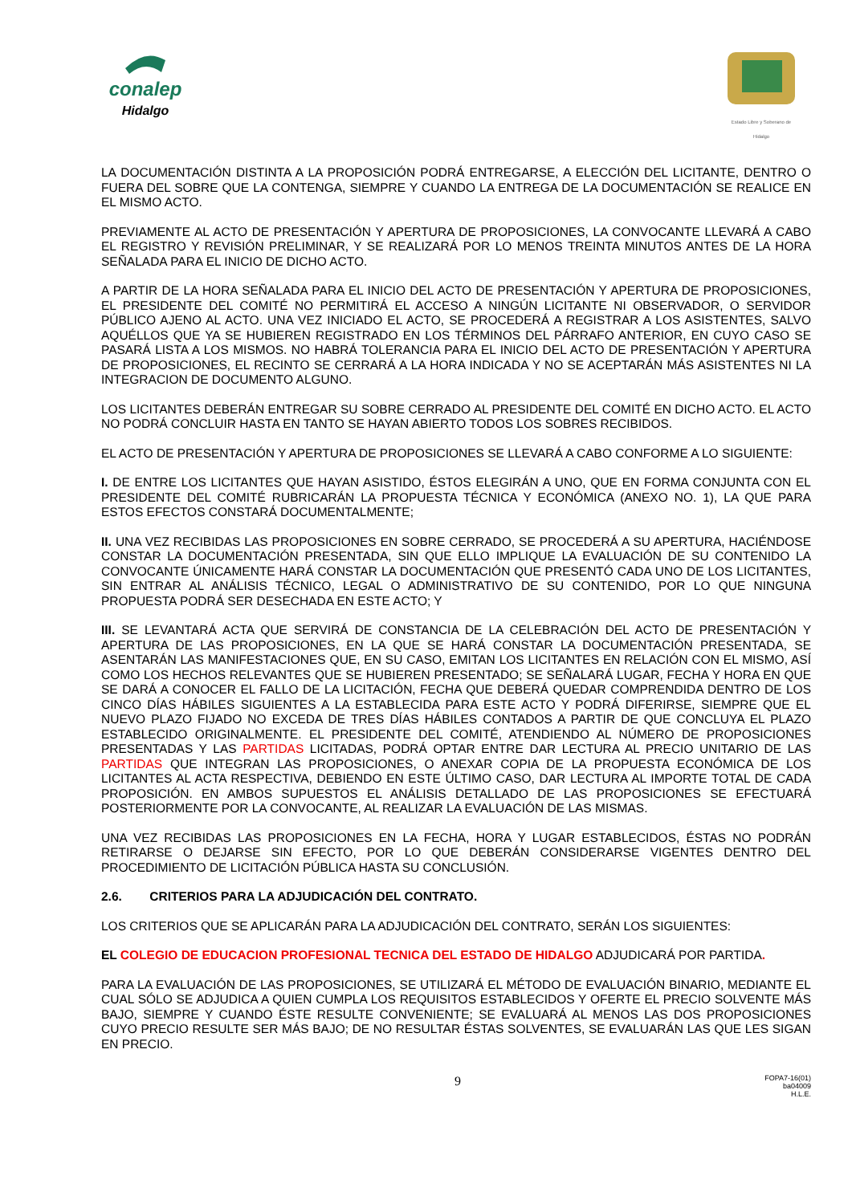conalep
Hidalgo
Estado Libre y Soberano de Hidalgo
LA DOCUMENTACIÓN DISTINTA A LA PROPOSICIÓN PODRÁ ENTREGARSE, A ELECCIÓN DEL LICITANTE, DENTRO O FUERA DEL SOBRE QUE LA CONTENGA, SIEMPRE Y CUANDO LA ENTREGA DE LA DOCUMENTACIÓN SE REALICE EN EL MISMO ACTO.
PREVIAMENTE AL ACTO DE PRESENTACIÓN Y APERTURA DE PROPOSICIONES, LA CONVOCANTE LLEVARÁ A CABO EL REGISTRO Y REVISIÓN PRELIMINAR, Y SE REALIZARÁ POR LO MENOS TREINTA MINUTOS ANTES DE LA HORA SEÑALADA PARA EL INICIO DE DICHO ACTO.
A PARTIR DE LA HORA SEÑALADA PARA EL INICIO DEL ACTO DE PRESENTACIÓN Y APERTURA DE PROPOSICIONES, EL PRESIDENTE DEL COMITÉ NO PERMITIRÁ EL ACCESO A NINGÚN LICITANTE NI OBSERVADOR, O SERVIDOR PÚBLICO AJENO AL ACTO. UNA VEZ INICIADO EL ACTO, SE PROCEDERÁ A REGISTRAR A LOS ASISTENTES, SALVO AQUÉLLOS QUE YA SE HUBIEREN REGISTRADO EN LOS TÉRMINOS DEL PÁRRAFO ANTERIOR, EN CUYO CASO SE PASARÁ LISTA A LOS MISMOS. NO HABRÁ TOLERANCIA PARA EL INICIO DEL ACTO DE PRESENTACIÓN Y APERTURA DE PROPOSICIONES, EL RECINTO SE CERRARÁ A LA HORA INDICADA Y NO SE ACEPTARÁN MÁS ASISTENTES NI LA INTEGRACION DE DOCUMENTO ALGUNO.
LOS LICITANTES DEBERÁN ENTREGAR SU SOBRE CERRADO AL PRESIDENTE DEL COMITÉ EN DICHO ACTO. EL ACTO NO PODRÁ CONCLUIR HASTA EN TANTO SE HAYAN ABIERTO TODOS LOS SOBRES RECIBIDOS.
EL ACTO DE PRESENTACIÓN Y APERTURA DE PROPOSICIONES SE LLEVARÁ A CABO CONFORME A LO SIGUIENTE:
I. DE ENTRE LOS LICITANTES QUE HAYAN ASISTIDO, ÉSTOS ELEGIRÁN A UNO, QUE EN FORMA CONJUNTA CON EL PRESIDENTE DEL COMITÉ RUBRICARÁN LA PROPUESTA TÉCNICA Y ECONÓMICA (ANEXO NO. 1), LA QUE PARA ESTOS EFECTOS CONSTARÁ DOCUMENTALMENTE;
II. UNA VEZ RECIBIDAS LAS PROPOSICIONES EN SOBRE CERRADO, SE PROCEDERÁ A SU APERTURA, HACIÉNDOSE CONSTAR LA DOCUMENTACIÓN PRESENTADA, SIN QUE ELLO IMPLIQUE LA EVALUACIÓN DE SU CONTENIDO LA CONVOCANTE ÚNICAMENTE HARÁ CONSTAR LA DOCUMENTACIÓN QUE PRESENTÓ CADA UNO DE LOS LICITANTES, SIN ENTRAR AL ANÁLISIS TÉCNICO, LEGAL O ADMINISTRATIVO DE SU CONTENIDO, POR LO QUE NINGUNA PROPUESTA PODRÁ SER DESECHADA EN ESTE ACTO; Y
III. SE LEVANTARÁ ACTA QUE SERVIRÁ DE CONSTANCIA DE LA CELEBRACIÓN DEL ACTO DE PRESENTACIÓN Y APERTURA DE LAS PROPOSICIONES, EN LA QUE SE HARÁ CONSTAR LA DOCUMENTACIÓN PRESENTADA, SE ASENTARÁN LAS MANIFESTACIONES QUE, EN SU CASO, EMITAN LOS LICITANTES EN RELACIÓN CON EL MISMO, ASÍ COMO LOS HECHOS RELEVANTES QUE SE HUBIEREN PRESENTADO; SE SEÑALARÁ LUGAR, FECHA Y HORA EN QUE SE DARÁ A CONOCER EL FALLO DE LA LICITACIÓN, FECHA QUE DEBERÁ QUEDAR COMPRENDIDA DENTRO DE LOS CINCO DÍAS HÁBILES SIGUIENTES A LA ESTABLECIDA PARA ESTE ACTO Y PODRÁ DIFERIRSE, SIEMPRE QUE EL NUEVO PLAZO FIJADO NO EXCEDA DE TRES DÍAS HÁBILES CONTADOS A PARTIR DE QUE CONCLUYA EL PLAZO ESTABLECIDO ORIGINALMENTE. EL PRESIDENTE DEL COMITÉ, ATENDIENDO AL NÚMERO DE PROPOSICIONES PRESENTADAS Y LAS PARTIDAS LICITADAS, PODRÁ OPTAR ENTRE DAR LECTURA AL PRECIO UNITARIO DE LAS PARTIDAS QUE INTEGRAN LAS PROPOSICIONES, O ANEXAR COPIA DE LA PROPUESTA ECONÓMICA DE LOS LICITANTES AL ACTA RESPECTIVA, DEBIENDO EN ESTE ÚLTIMO CASO, DAR LECTURA AL IMPORTE TOTAL DE CADA PROPOSICIÓN. EN AMBOS SUPUESTOS EL ANÁLISIS DETALLADO DE LAS PROPOSICIONES SE EFECTUARÁ POSTERIORMENTE POR LA CONVOCANTE, AL REALIZAR LA EVALUACIÓN DE LAS MISMAS.
UNA VEZ RECIBIDAS LAS PROPOSICIONES EN LA FECHA, HORA Y LUGAR ESTABLECIDOS, ÉSTAS NO PODRÁN RETIRARSE O DEJARSE SIN EFECTO, POR LO QUE DEBERÁN CONSIDERARSE VIGENTES DENTRO DEL PROCEDIMIENTO DE LICITACIÓN PÚBLICA HASTA SU CONCLUSIÓN.
2.6. CRITERIOS PARA LA ADJUDICACIÓN DEL CONTRATO.
LOS CRITERIOS QUE SE APLICARÁN PARA LA ADJUDICACIÓN DEL CONTRATO, SERÁN LOS SIGUIENTES:
EL COLEGIO DE EDUCACION PROFESIONAL TECNICA DEL ESTADO DE HIDALGO ADJUDICARÁ POR PARTIDA.
PARA LA EVALUACIÓN DE LAS PROPOSICIONES, SE UTILIZARÁ EL MÉTODO DE EVALUACIÓN BINARIO, MEDIANTE EL CUAL SÓLO SE ADJUDICA A QUIEN CUMPLA LOS REQUISITOS ESTABLECIDOS Y OFERTE EL PRECIO SOLVENTE MÁS BAJO, SIEMPRE Y CUANDO ÉSTE RESULTE CONVENIENTE; SE EVALUARÁ AL MENOS LAS DOS PROPOSICIONES CUYO PRECIO RESULTE SER MÁS BAJO; DE NO RESULTAR ÉSTAS SOLVENTES, SE EVALUARÁN LAS QUE LES SIGAN EN PRECIO.
9
FOPA7-16(01)
ba04009
H.L.E.